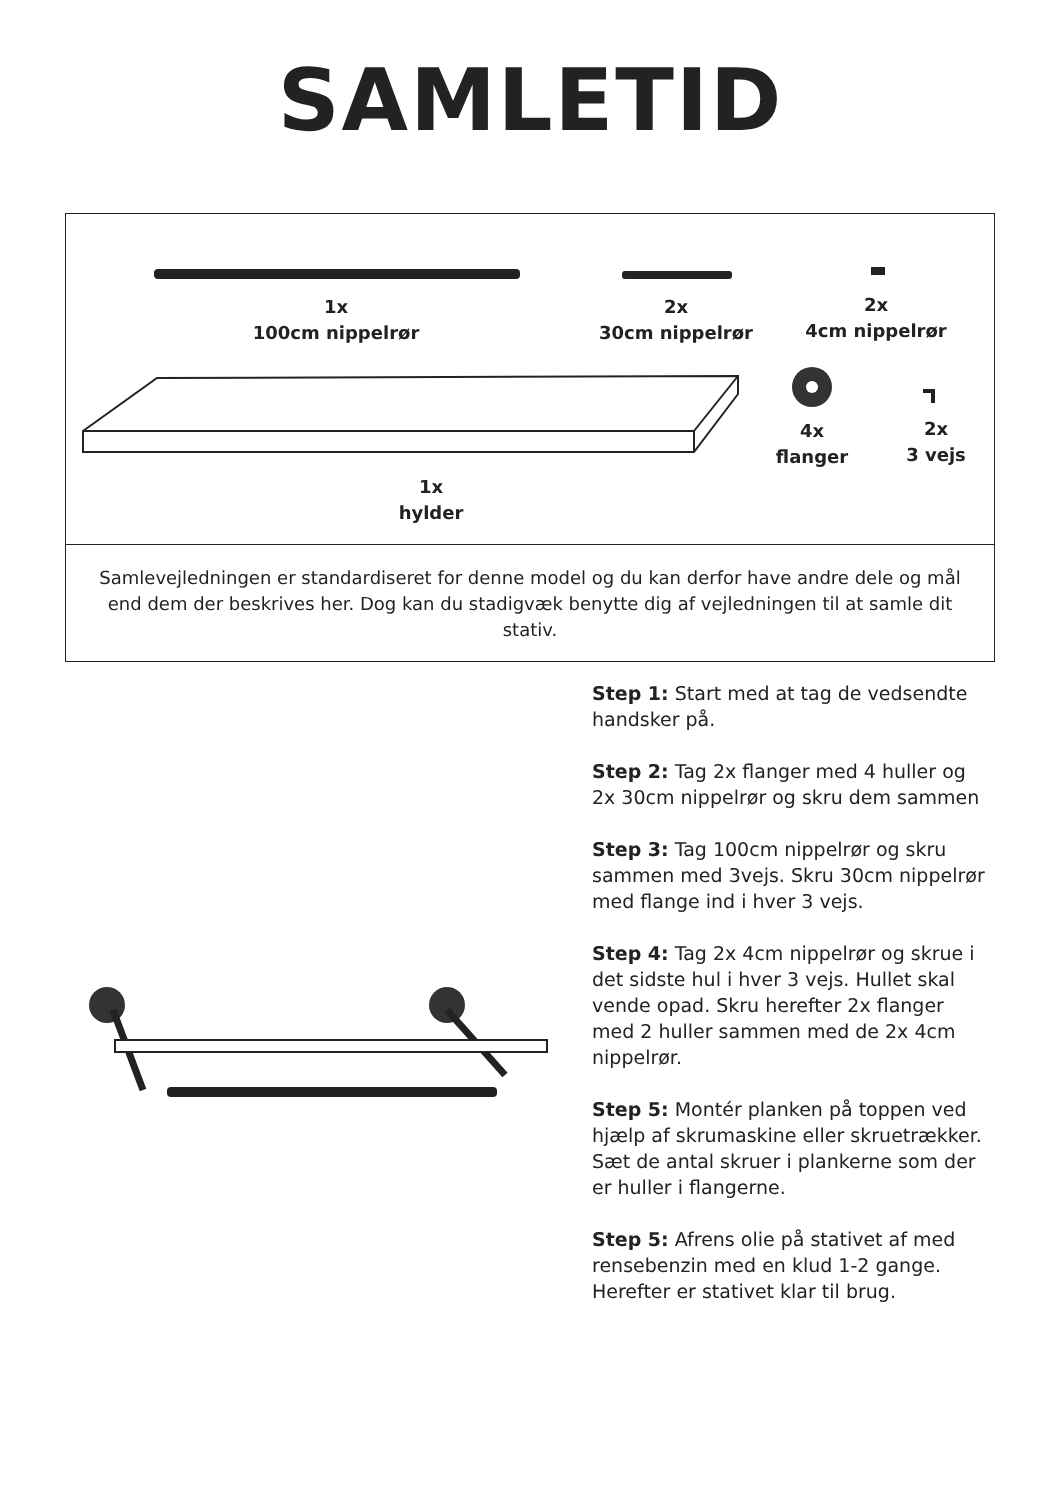SAMLETID
1x
100cm nippelrør
2x
30cm nippelrør
2x
4cm nippelrør
4x
flanger
2x
3 vejs
1x
hylder
Samlevejledningen er standardiseret for denne model og du kan derfor have andre dele og mål end dem der beskrives her. Dog kan du stadigvæk benytte dig af vejledningen til at samle dit stativ.
Step 1: Start med at tag de vedsendte handsker på.
Step 2: Tag 2x flanger med 4 huller og 2x 30cm nippelrør og skru dem sammen
Step 3: Tag 100cm nippelrør og skru sammen med 3vejs. Skru 30cm nippelrør med flange ind i hver 3 vejs.
Step 4: Tag 2x 4cm nippelrør og skrue i det sidste hul i hver 3 vejs. Hullet skal vende opad. Skru herefter 2x flanger med 2 huller sammen med de 2x 4cm nippelrør.
Step 5: Montér planken på toppen ved hjælp af skrumaskine eller skruetrækker. Sæt de antal skruer i plankerne som der er huller i flangerne.
Step 5: Afrens olie på stativet af med rensebenzin med en klud 1-2 gange. Herefter er stativet klar til brug.